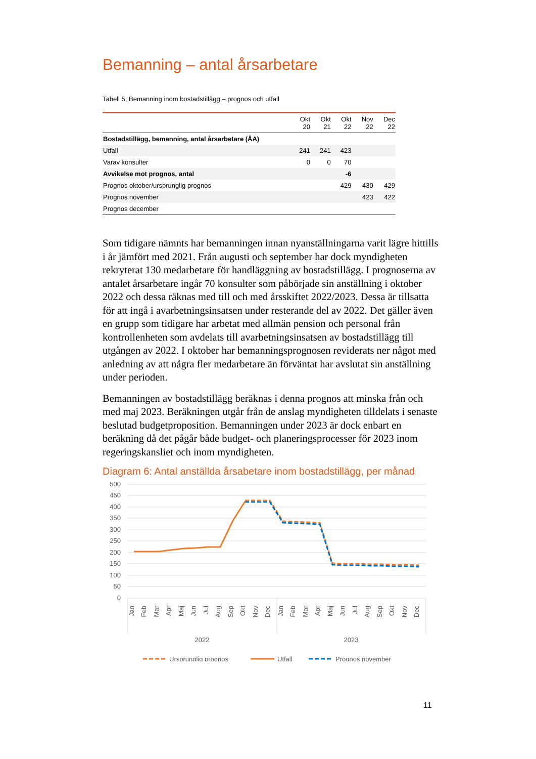Bemanning – antal årsarbetare
Tabell 5, Bemanning inom bostadstillägg – prognos och utfall
| | Okt 20 | Okt 21 | Okt 22 | Nov 22 | Dec 22 |
| --- | --- | --- | --- | --- | --- |
| Bostadstillägg, bemanning, antal årsarbetare (ÅA) | | | | | |
| Utfall | 241 | 241 | 423 | | |
| Varav konsulter | 0 | 0 | 70 | | |
| Avvikelse mot prognos, antal | | | -6 | | |
| Prognos oktober/ursprunglig prognos | | | 429 | 430 | 429 |
| Prognos november | | | | 423 | 422 |
| Prognos december | | | | | |
Som tidigare nämnts har bemanningen innan nyanställningarna varit lägre hittills i år jämfört med 2021. Från augusti och september har dock myndigheten rekryterat 130 medarbetare för handläggning av bostadstillägg. I prognoserna av antalet årsarbetare ingår 70 konsulter som påbörjade sin anställning i oktober 2022 och dessa räknas med till och med årsskiftet 2022/2023. Dessa är tillsatta för att ingå i avarbetningsinsatsen under resterande del av 2022. Det gäller även en grupp som tidigare har arbetat med allmän pension och personal från kontrollenheten som avdelats till avarbetningsinsatsen av bostadstillägg till utgången av 2022. I oktober har bemanningsprognosen reviderats ner något med anledning av att några fler medarbetare än förväntat har avslutat sin anställning under perioden.
Bemanningen av bostadstillägg beräknas i denna prognos att minska från och med maj 2023. Beräkningen utgår från de anslag myndigheten tilldelats i senaste beslutad budgetproposition. Bemanningen under 2023 är dock enbart en beräkning då det pågår både budget- och planeringsprocesser för 2023 inom regeringskansliet och inom myndigheten.
Diagram 6: Antal anställda årsabetare inom bostadstillägg, per månad
500
450
400
350
300
250
200
150
100
50
0
Jan
Feb
Mar
Apr
Maj
Jun
Jul
Aug
Sep
Okt
Nov
Dec
Jan
Feb
Mar
Apr
Maj
Jun
Jul
Aug
Sep
Okt
Nov
Dec
2022
2023
Ursprunglig prognos
Utfall
Prognos november
11